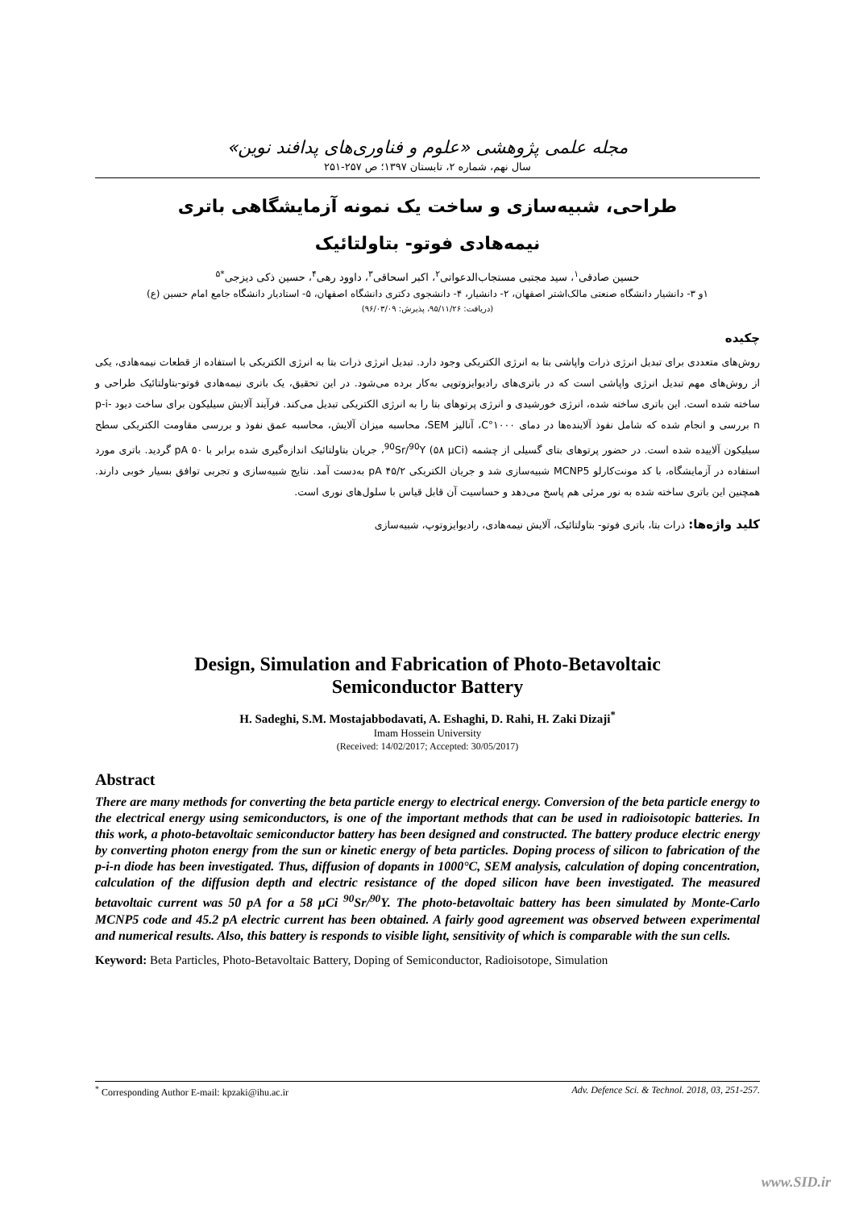مجله علمی پژوهشی «علوم و فناوری‌های پدافند نوین»
سال نهم، شماره ۲، تابستان ۱۳۹۷؛ ص ۲۵۷-۲۵۱
طراحی، شبیه‌سازی و ساخت یک نمونه آزمایشگاهی باتری
نیمه‌هادی فوتو- بتاولتائیک
حسین صادقی<sup>۱</sup>، سید مجتبی مستجاب‌الدعواتی<sup>۲</sup>، اکبر اسحاقی<sup>۳</sup>، داوود رهی<sup>۴</sup>، حسین ذکی دیزجی<sup>*۵</sup>
۱و ۳- دانشیار دانشگاه صنعتی مالک‌اشتر اصفهان، ۲- دانشیار، ۴- دانشجوی دکتری دانشگاه اصفهان، ۵- استادیار دانشگاه جامع امام حسین (ع)
(دریافت: ۹۵/۱۱/۲۶، پذیرش: ۹۶/۰۳/۰۹)
چکیده
روش‌های متعددی برای تبدیل انرژی ذرات واپاشی بتا به انرژی الکتریکی وجود دارد. تبدیل انرژی ذرات بتا به انرژی الکتریکی با استفاده از قطعات نیمه‌هادی، یکی از روش‌های مهم تبدیل انرژی واپاشی است که در باتری‌های رادیوایزوتوپی به‌کار برده می‌شود. در این تحقیق، یک باتری نیمه‌هادی فوتو-بتاولتائیک طراحی و ساخته شده است. این باتری ساخته شده، انرژی خورشیدی و انرژی پرتوهای بتا را به انرژی الکتریکی تبدیل می‌کند. فرآیند آلایش سیلیکون برای ساخت دیود p-i-n بررسی و انجام شده که شامل نفوذ آلاینده‌ها در دمای ۱۰۰۰°C، آنالیز SEM، محاسبه میزان آلایش، محاسبه عمق نفوذ و بررسی مقاومت الکتریکی سطح سیلیکون آلاییده شده است. در حضور پرتوهای بتای گسیلی از چشمه <sup>90</sup>Sr/<sup>90</sup>Y (۵۸ µCi)، جریان بتاولتائیک اندازه‌گیری شده برابر با ۵۰ pA گردید. باتری مورد استفاده در آزمایشگاه، با کد مونت‌کارلو MCNP5 شبیه‌سازی شد و جریان الکتریکی ۴۵/۲ pA به‌دست آمد. نتایج شبیه‌سازی و تجربی توافق بسیار خوبی دارند. همچنین این باتری ساخته شده به نور مرئی هم پاسخ می‌دهد و حساسیت آن قابل قیاس با سلول‌های نوری است.
کلید واژه‌ها: ذرات بتا، باتری فوتو- بتاولتائیک، آلایش نیمه‌هادی، رادیوایزوتوپ، شبیه‌سازی
Design, Simulation and Fabrication of Photo-Betavoltaic
Semiconductor Battery
H. Sadeghi, S.M. Mostajabbodavati, A. Eshaghi, D. Rahi, H. Zaki Dizaji<sup>*</sup>
Imam Hossein University
(Received: 14/02/2017; Accepted: 30/05/2017)
Abstract
There are many methods for converting the beta particle energy to electrical energy. Conversion of the beta particle energy to the electrical energy using semiconductors, is one of the important methods that can be used in radioisotopic batteries. In this work, a photo-betavoltaic semiconductor battery has been designed and constructed. The battery produce electric energy by converting photon energy from the sun or kinetic energy of beta particles. Doping process of silicon to fabrication of the p-i-n diode has been investigated. Thus, diffusion of dopants in 1000°C, SEM analysis, calculation of doping concentration, calculation of the diffusion depth and electric resistance of the doped silicon have been investigated. The measured betavoltaic current was 50 pA for a 58 µCi <sup>90</sup>Sr/<sup>90</sup>Y. The photo-betavoltaic battery has been simulated by Monte-Carlo MCNP5 code and 45.2 pA electric current has been obtained. A fairly good agreement was observed between experimental and numerical results. Also, this battery is responds to visible light, sensitivity of which is comparable with the sun cells.
Keyword: Beta Particles, Photo-Betavoltaic Battery, Doping of Semiconductor, Radioisotope, Simulation
<sup>*</sup> Corresponding Author E-mail: kpzaki@ihu.ac.ir Adv. Defence Sci. & Technol. 2018, 03, 251-257.
www.SID.ir